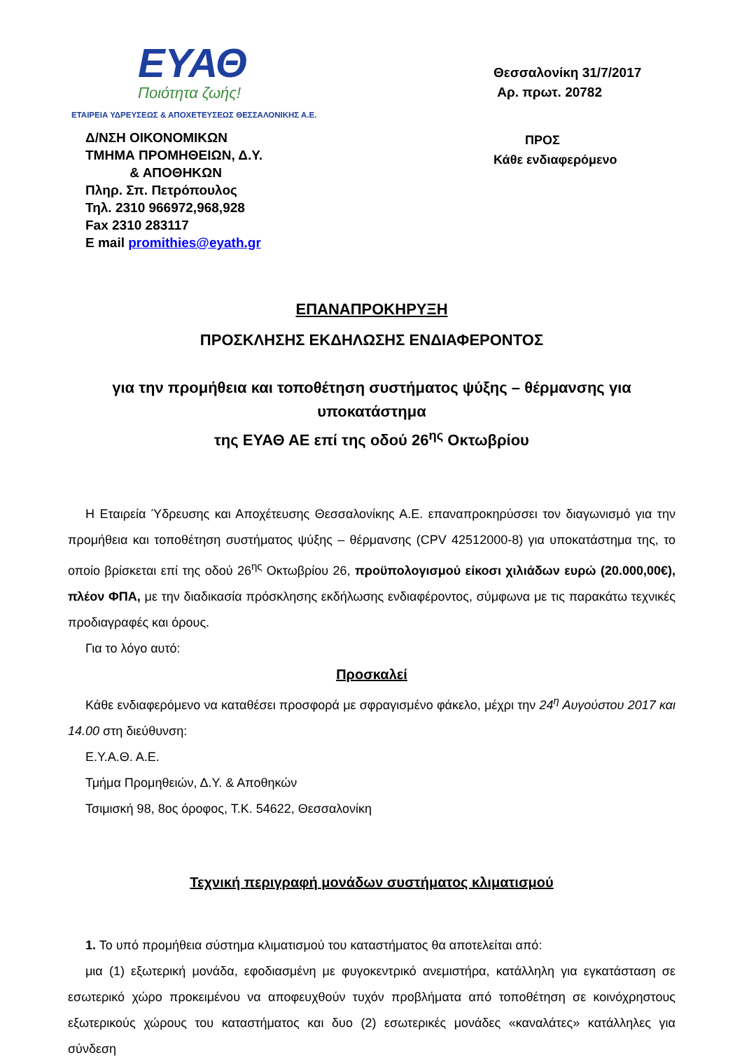ΕΥΑΘ
Ποιότητα ζωής!
ΕΤΑΙΡΕΙΑ ΥΔΡΕΥΣΕΩΣ & ΑΠΟΧΕΤΕΥΣΕΩΣ ΘΕΣΣΑΛΟΝΙΚΗΣ Α.Ε.
Δ/ΝΣΗ ΟΙΚΟΝΟΜΙΚΩΝ
ΤΜΗΜΑ ΠΡΟΜΗΘΕΙΩΝ, Δ.Υ.
& ΑΠΟΘΗΚΩΝ
Πληρ. Σπ. Πετρόπουλος
Τηλ. 2310 966972,968,928
Fax 2310 283117
E mail promithies@eyath.gr
Θεσσαλονίκη 31/7/2017
Αρ. πρωτ. 20782
ΠΡΟΣ
Κάθε ενδιαφερόμενο
ΕΠΑΝΑΠΡΟΚΗΡΥΞΗ
ΠΡΟΣΚΛΗΣΗΣ ΕΚΔΗΛΩΣΗΣ ΕΝΔΙΑΦΕΡΟΝΤΟΣ
για την προμήθεια και τοποθέτηση συστήματος ψύξης – θέρμανσης για υποκατάστημα
της ΕΥΑΘ ΑΕ επί της οδού 26<sup>ης</sup> Οκτωβρίου
Η Εταιρεία Ύδρευσης και Αποχέτευσης Θεσσαλονίκης Α.Ε. επαναπροκηρύσσει τον διαγωνισμό για την προμήθεια και τοποθέτηση συστήματος ψύξης – θέρμανσης (CPV 42512000-8) για υποκατάστημα της, το οποίο βρίσκεται επί της οδού 26<sup>ης</sup> Οκτωβρίου 26, προϋπολογισμού είκοσι χιλιάδων ευρώ (20.000,00€), πλέον ΦΠΑ, με την διαδικασία πρόσκλησης εκδήλωσης ενδιαφέροντος, σύμφωνα με τις παρακάτω τεχνικές προδιαγραφές και όρους.
Για το λόγο αυτό:
Προσκαλεί
Κάθε ενδιαφερόμενο να καταθέσει προσφορά με σφραγισμένο φάκελο, μέχρι την 24<sup>η</sup> Αυγούστου 2017 και 14.00 στη διεύθυνση:
Ε.Υ.Α.Θ. Α.Ε.
Τμήμα Προμηθειών, Δ.Υ. & Αποθηκών
Τσιμισκή 98, 8ος όροφος, Τ.Κ. 54622, Θεσσαλονίκη
Τεχνική περιγραφή μονάδων συστήματος κλιματισμού
1. Το υπό προμήθεια σύστημα κλιματισμού του καταστήματος θα αποτελείται από:
μια (1) εξωτερική μονάδα, εφοδιασμένη με φυγοκεντρικό ανεμιστήρα, κατάλληλη για εγκατάσταση σε εσωτερικό χώρο προκειμένου να αποφευχθούν τυχόν προβλήματα από τοποθέτηση σε κοινόχρηστους εξωτερικούς χώρους του καταστήματος και δυο (2) εσωτερικές μονάδες «καναλάτες» κατάλληλες για σύνδεση